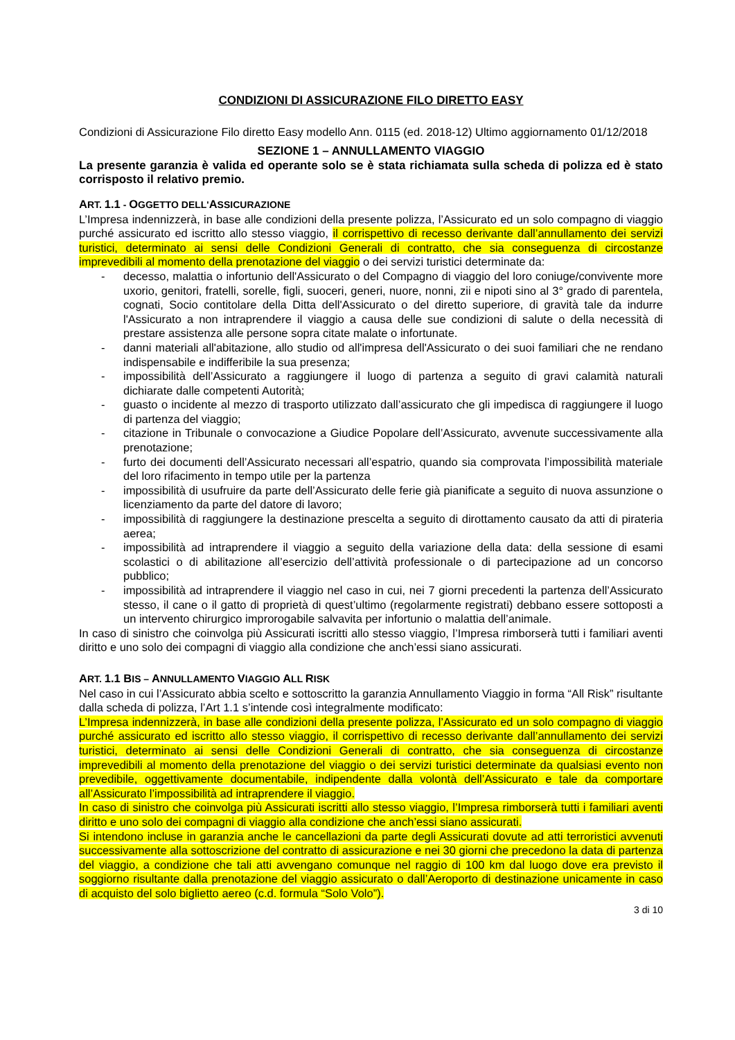CONDIZIONI DI ASSICURAZIONE FILO DIRETTO EASY
Condizioni di Assicurazione Filo diretto Easy modello Ann. 0115 (ed. 2018-12) Ultimo aggiornamento 01/12/2018
SEZIONE 1 – ANNULLAMENTO VIAGGIO
La presente garanzia è valida ed operante solo se è stata richiamata sulla scheda di polizza ed è stato corrisposto il relativo premio.
ART. 1.1 - OGGETTO DELL'ASSICURAZIONE
L’Impresa indennizzerà, in base alle condizioni della presente polizza, l’Assicurato ed un solo compagno di viaggio purché assicurato ed iscritto allo stesso viaggio, il corrispettivo di recesso derivante dall’annullamento dei servizi turistici, determinato ai sensi delle Condizioni Generali di contratto, che sia conseguenza di circostanze imprevedibili al momento della prenotazione del viaggio o dei servizi turistici determinate da:
- decesso, malattia o infortunio dell'Assicurato o del Compagno di viaggio del loro coniuge/convivente more uxorio, genitori, fratelli, sorelle, figli, suoceri, generi, nuore, nonni, zii e nipoti sino al 3° grado di parentela, cognati, Socio contitolare della Ditta dell'Assicurato o del diretto superiore, di gravità tale da indurre l'Assicurato a non intraprendere il viaggio a causa delle sue condizioni di salute o della necessità di prestare assistenza alle persone sopra citate malate o infortunate.
- danni materiali all'abitazione, allo studio od all'impresa dell'Assicurato o dei suoi familiari che ne rendano indispensabile e indifferibile la sua presenza;
- impossibilità dell’Assicurato a raggiungere il luogo di partenza a seguito di gravi calamità naturali dichiarate dalle competenti Autorità;
- guasto o incidente al mezzo di trasporto utilizzato dall’assicurato che gli impedisca di raggiungere il luogo di partenza del viaggio;
- citazione in Tribunale o convocazione a Giudice Popolare dell’Assicurato, avvenute successivamente alla prenotazione;
- furto dei documenti dell’Assicurato necessari all’espatrio, quando sia comprovata l’impossibilità materiale del loro rifacimento in tempo utile per la partenza
- impossibilità di usufruire da parte dell’Assicurato delle ferie già pianificate a seguito di nuova assunzione o licenziamento da parte del datore di lavoro;
- impossibilità di raggiungere la destinazione prescelta a seguito di dirottamento causato da atti di pirateria aerea;
- impossibilità ad intraprendere il viaggio a seguito della variazione della data: della sessione di esami scolastici o di abilitazione all’esercizio dell’attività professionale o di partecipazione ad un concorso pubblico;
- impossibilità ad intraprendere il viaggio nel caso in cui, nei 7 giorni precedenti la partenza dell’Assicurato stesso, il cane o il gatto di proprietà di quest’ultimo (regolarmente registrati) debbano essere sottoposti a un intervento chirurgico improrogabile salvavita per infortunio o malattia dell’animale.
In caso di sinistro che coinvolga più Assicurati iscritti allo stesso viaggio, l’Impresa rimborserà tutti i familiari aventi diritto e uno solo dei compagni di viaggio alla condizione che anch’essi siano assicurati.
ART. 1.1 BIS – ANNULLAMENTO VIAGGIO ALL RISK
Nel caso in cui l’Assicurato abbia scelto e sottoscritto la garanzia Annullamento Viaggio in forma “All Risk” risultante dalla scheda di polizza, l’Art 1.1 s’intende così integralmente modificato:
L’Impresa indennizzerà, in base alle condizioni della presente polizza, l’Assicurato ed un solo compagno di viaggio purché assicurato ed iscritto allo stesso viaggio, il corrispettivo di recesso derivante dall’annullamento dei servizi turistici, determinato ai sensi delle Condizioni Generali di contratto, che sia conseguenza di circostanze imprevedibili al momento della prenotazione del viaggio o dei servizi turistici determinate da qualsiasi evento non prevedibile, oggettivamente documentabile, indipendente dalla volontà dell’Assicurato e tale da comportare all’Assicurato l’impossibilità ad intraprendere il viaggio.
In caso di sinistro che coinvolga più Assicurati iscritti allo stesso viaggio, l’Impresa rimborserà tutti i familiari aventi diritto e uno solo dei compagni di viaggio alla condizione che anch’essi siano assicurati.
Si intendono incluse in garanzia anche le cancellazioni da parte degli Assicurati dovute ad atti terroristici avvenuti successivamente alla sottoscrizione del contratto di assicurazione e nei 30 giorni che precedono la data di partenza del viaggio, a condizione che tali atti avvengano comunque nel raggio di 100 km dal luogo dove era previsto il soggiorno risultante dalla prenotazione del viaggio assicurato o dall’Aeroporto di destinazione unicamente in caso di acquisto del solo biglietto aereo (c.d. formula “Solo Volo”).
3 di 10